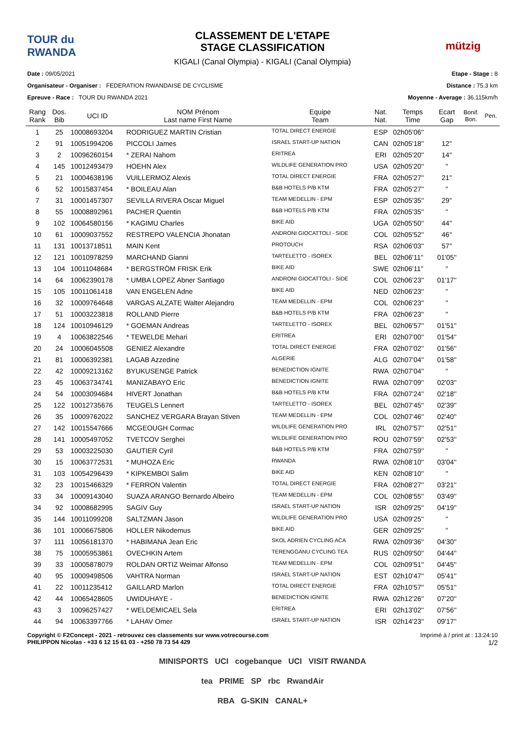TOUR du RWANDA
CLASSEMENT DE L'ETAPE
STAGE CLASSIFICATION
KIGALI (Canal Olympia) - KIGALI (Canal Olympia)
mützig
Date : 09/05/2021
Organisateur - Organiser : FEDERATION RWANDAISE DE CYCLISME
Epreuve - Race : TOUR DU RWANDA 2021
Etape - Stage : 8
Distance : 75.3 km
Moyenne - Average : 36.115km/h
| Rang Rank | Dos. Bib | UCI ID | NOM Prénom Last name First Name | Equipe Team | Nat. Nat. | Temps Time | Ecart Gap | Bonif. Bon. | Pen. |
| --- | --- | --- | --- | --- | --- | --- | --- | --- | --- |
| 1 | 25 | 10008693204 | RODRIGUEZ MARTIN Cristian | TOTAL DIRECT ENERGIE | ESP | 02h05'06'' | | | |
| 2 | 91 | 10051994206 | PICCOLI James | ISRAEL START-UP NATION | CAN | 02h05'18'' | 12'' | | |
| 3 | 2 | 10096260154 | * ZERAI Nahom | ERITREA | ERI | 02h05'20'' | 14'' | | |
| 4 | 145 | 10012493479 | HOEHN Alex | WILDLIFE GENERATION PRO | USA | 02h05'20'' | '' | | |
| 5 | 21 | 10004638196 | VUILLERMOZ Alexis | TOTAL DIRECT ENERGIE | FRA | 02h05'27'' | 21'' | | |
| 6 | 52 | 10015837454 | * BOILEAU Alan | B&B HOTELS P/B KTM | FRA | 02h05'27'' | '' | | |
| 7 | 31 | 10001457307 | SEVILLA RIVERA Oscar Miguel | TEAM MEDELLIN - EPM | ESP | 02h05'35'' | 29'' | | |
| 8 | 55 | 10008892961 | PACHER Quentin | B&B HOTELS P/B KTM | FRA | 02h05'35'' | '' | | |
| 9 | 102 | 10064580156 | * KAGIMU Charles | BIKE AID | UGA | 02h05'50'' | 44'' | | |
| 10 | 61 | 10009037552 | RESTREPO VALENCIA Jhonatan | ANDRONI GIOCATTOLI - SIDE | COL | 02h05'52'' | 46'' | | |
| 11 | 131 | 10013718511 | MAIN Kent | PROTOUCH | RSA | 02h06'03'' | 57'' | | |
| 12 | 121 | 10010978259 | MARCHAND Gianni | TARTELETTO - ISOREX | BEL | 02h06'11'' | 01'05'' | | |
| 13 | 104 | 10011048684 | * BERGSTRÖM FRISK Erik | BIKE AID | SWE | 02h06'11'' | '' | | |
| 14 | 64 | 10062390178 | * UMBA LOPEZ Abner Santiago | ANDRONI GIOCATTOLI - SIDE | COL | 02h06'23'' | 01'17'' | | |
| 15 | 105 | 10011061418 | VAN ENGELEN Adne | BIKE AID | NED | 02h06'23'' | '' | | |
| 16 | 32 | 10009764648 | VARGAS ALZATE Walter Alejandro | TEAM MEDELLIN - EPM | COL | 02h06'23'' | '' | | |
| 17 | 51 | 10003223818 | ROLLAND Pierre | B&B HOTELS P/B KTM | FRA | 02h06'23'' | '' | | |
| 18 | 124 | 10010946129 | * GOEMAN Andreas | TARTELETTO - ISOREX | BEL | 02h06'57'' | 01'51'' | | |
| 19 | 4 | 10063822546 | * TEWELDE Mehari | ERITREA | ERI | 02h07'00'' | 01'54'' | | |
| 20 | 24 | 10006045508 | GENIEZ Alexandre | TOTAL DIRECT ENERGIE | FRA | 02h07'02'' | 01'56'' | | |
| 21 | 81 | 10006392381 | LAGAB Azzedine | ALGERIE | ALG | 02h07'04'' | 01'58'' | | |
| 22 | 42 | 10009213162 | BYUKUSENGE Patrick | BENEDICTION IGNITE | RWA | 02h07'04'' | '' | | |
| 23 | 45 | 10063734741 | MANIZABAYO Eric | BENEDICTION IGNITE | RWA | 02h07'09'' | 02'03'' | | |
| 24 | 54 | 10003094684 | HIVERT Jonathan | B&B HOTELS P/B KTM | FRA | 02h07'24'' | 02'18'' | | |
| 25 | 122 | 10012735676 | TEUGELS Lennert | TARTELETTO - ISOREX | BEL | 02h07'45'' | 02'39'' | | |
| 26 | 35 | 10009762022 | SANCHEZ VERGARA Brayan Stiven | TEAM MEDELLIN - EPM | COL | 02h07'46'' | 02'40'' | | |
| 27 | 142 | 10015547666 | MCGEOUGH Cormac | WILDLIFE GENERATION PRO | IRL | 02h07'57'' | 02'51'' | | |
| 28 | 141 | 10005497052 | TVETCOV Serghei | WILDLIFE GENERATION PRO | ROU | 02h07'59'' | 02'53'' | | |
| 29 | 53 | 10003225030 | GAUTIER Cyril | B&B HOTELS P/B KTM | FRA | 02h07'59'' | '' | | |
| 30 | 15 | 10063772531 | * MUHOZA Eric | RWANDA | RWA | 02h08'10'' | 03'04'' | | |
| 31 | 103 | 10054296439 | * KIPKEMBOI Salim | BIKE AID | KEN | 02h08'10'' | '' | | |
| 32 | 23 | 10015466329 | * FERRON Valentin | TOTAL DIRECT ENERGIE | FRA | 02h08'27'' | 03'21'' | | |
| 33 | 34 | 10009143040 | SUAZA ARANGO Bernardo Albeiro | TEAM MEDELLIN - EPM | COL | 02h08'55'' | 03'49'' | | |
| 34 | 92 | 10008682995 | SAGIV Guy | ISRAEL START-UP NATION | ISR | 02h09'25'' | 04'19'' | | |
| 35 | 144 | 10011099208 | SALTZMAN Jason | WILDLIFE GENERATION PRO | USA | 02h09'25'' | '' | | |
| 36 | 101 | 10006675806 | HOLLER Nikodemus | BIKE AID | GER | 02h09'25'' | '' | | |
| 37 | 111 | 10056181370 | * HABIMANA Jean Eric | SKOL ADRIEN CYCLING ACA | RWA | 02h09'36'' | 04'30'' | | |
| 38 | 75 | 10005953861 | OVECHKIN Artem | TERENGGANU CYCLING TEA | RUS | 02h09'50'' | 04'44'' | | |
| 39 | 33 | 10005878079 | ROLDAN ORTIZ Weimar Alfonso | TEAM MEDELLIN - EPM | COL | 02h09'51'' | 04'45'' | | |
| 40 | 95 | 10009498506 | VAHTRA Norman | ISRAEL START-UP NATION | EST | 02h10'47'' | 05'41'' | | |
| 41 | 22 | 10011235412 | GAILLARD Marlon | TOTAL DIRECT ENERGIE | FRA | 02h10'57'' | 05'51'' | | |
| 42 | 44 | 10065428605 | UWIDUHAYE - | BENEDICTION IGNITE | RWA | 02h12'26'' | 07'20'' | | |
| 43 | 3 | 10096257427 | * WELDEMICAEL Sela | ERITREA | ERI | 02h13'02'' | 07'56'' | | |
| 44 | 94 | 10063397766 | * LAHAV Omer | ISRAEL START-UP NATION | ISR | 02h14'23'' | 09'17'' | | |
Copyright © F2Concept - 2021 - retrouvez ces classements sur www.votrecourse.com
PHILIPPON Nicolas - +33 6 12 15 61 03 - +250 78 73 54 429
Imprimé à / print at : 13:24:10
1/2
MINISPORTS UCI cogebanque UCI VISIT RWANDA
tea PRIME SP rbc RwandAir
RBA G-SKIN CANAL+